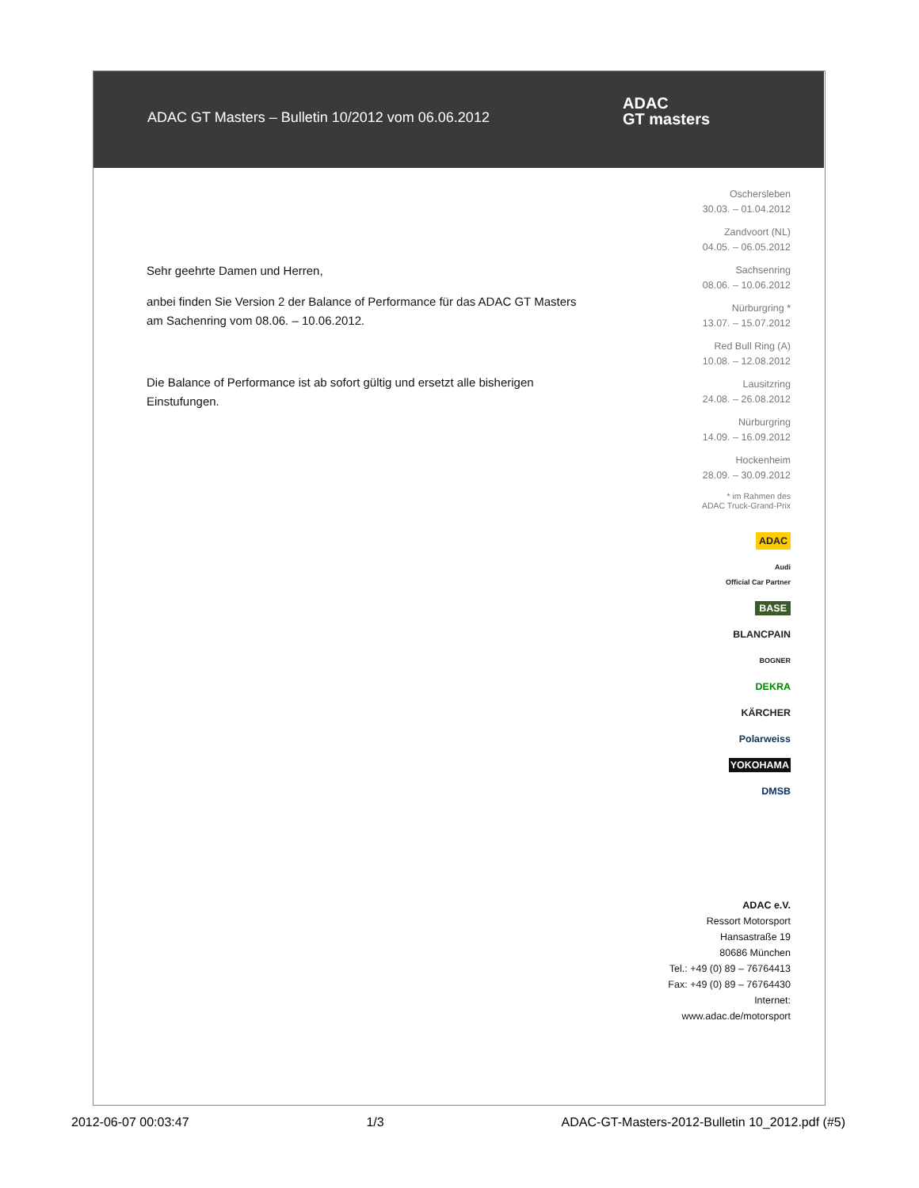ADAC GT Masters – Bulletin 10/2012 vom 06.06.2012
ADAC
GT masters
Sehr geehrte Damen und Herren,
anbei finden Sie Version 2 der Balance of Performance für das ADAC GT Masters am Sachenring vom 08.06. – 10.06.2012.
Die Balance of Performance ist ab sofort gültig und ersetzt alle bisherigen Einstufungen.
Oschersleben
30.03. – 01.04.2012
Zandvoort (NL)
04.05. – 06.05.2012
Sachsenring
08.06. – 10.06.2012
Nürburgring *
13.07. – 15.07.2012
Red Bull Ring (A)
10.08. – 12.08.2012
Lausitzring
24.08. – 26.08.2012
Nürburgring
14.09. – 16.09.2012
Hockenheim
28.09. – 30.09.2012
* im Rahmen des
ADAC Truck-Grand-Prix
ADAC
Audi
Official Car Partner
BASE
BLANCPAIN
BOGNER
DEKRA
KÄRCHER
Polarweiss
YOKOHAMA
DMSB
ADAC e.V.
Ressort Motorsport
Hansastraße 19
80686 München
Tel.: +49 (0) 89 – 76764413
Fax: +49 (0) 89 – 76764430
Internet:
www.adac.de/motorsport
2012-06-07 00:03:47 1/3 ADAC-GT-Masters-2012-Bulletin 10_2012.pdf (#5)